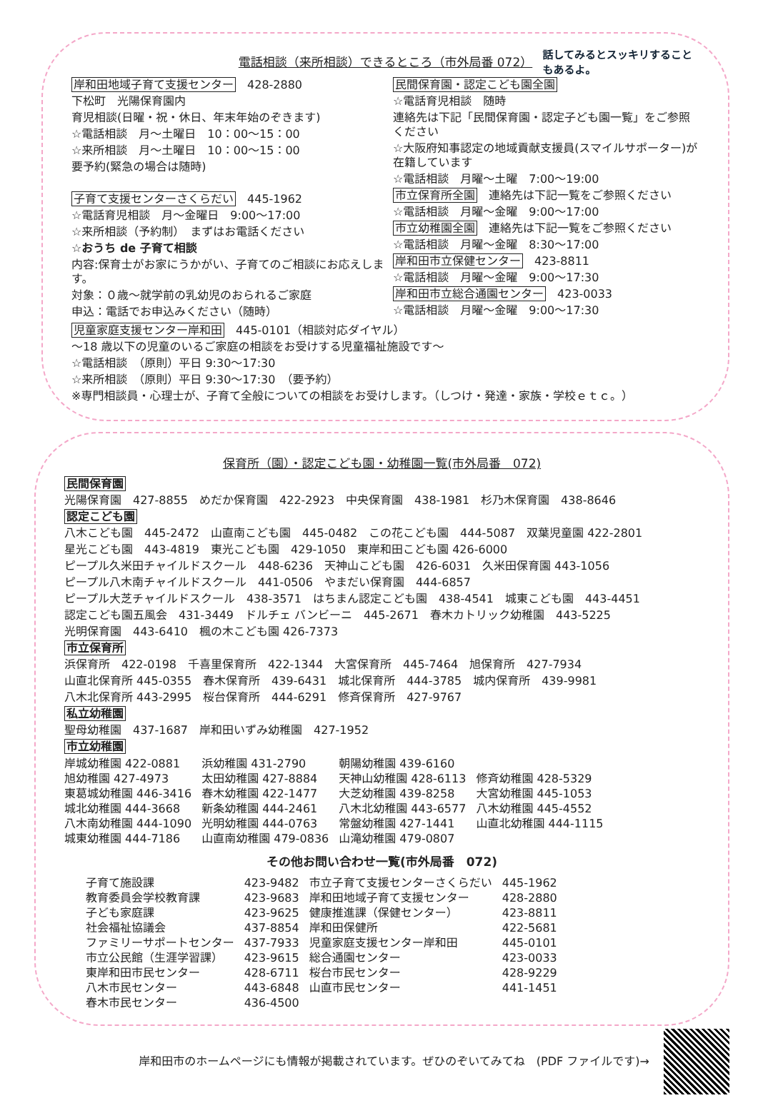話してみるとスッキリすること
もあるよ。
電話相談（来所相談）できるところ（市外局番 072）
岸和田地域子育て支援センター　428-2880
下松町　光陽保育園内
育児相談(日曜・祝・休日、年末年始のぞきます)
☆電話相談　月～土曜日　10：00～15：00
☆来所相談　月～土曜日　10：00～15：00
要予約(緊急の場合は随時)
子育て支援センターさくらだい　445-1962
☆電話育児相談　月～金曜日　9:00～17:00
☆来所相談（予約制）　まずはお電話ください
☆おうち de 子育て相談
内容:保育士がお家にうかがい、子育てのご相談にお応えします。
対象：０歳～就学前の乳幼児のおられるご家庭
申込：電話でお申込みください（随時）
民間保育園・認定こども園全園
☆電話育児相談　随時
連絡先は下記「民間保育園・認定子ども園一覧」をご参照ください
☆大阪府知事認定の地域貢献支援員(スマイルサポーター)が在籍しています
☆電話相談　月曜～土曜　7:00～19:00
市立保育所全園　連絡先は下記一覧をご参照ください
☆電話相談　月曜～金曜　9:00～17:00
市立幼稚園全園　連絡先は下記一覧をご参照ください
☆電話相談　月曜～金曜　8:30～17:00
岸和田市立保健センター　423-8811
☆電話相談　月曜～金曜　9:00～17:30
岸和田市立総合通園センター　423-0033
☆電話相談　月曜～金曜　9:00～17:30
児童家庭支援センター岸和田　445-0101（相談対応ダイヤル）
～18 歳以下の児童のいるご家庭の相談をお受けする児童福祉施設です～
☆電話相談　（原則）平日 9:30～17:30
☆来所相談　（原則）平日 9:30～17:30　（要予約）
※専門相談員・心理士が、子育て全般についての相談をお受けします。（しつけ・発達・家族・学校ｅｔｃ。）
保育所（園）・認定こども園・幼稚園一覧(市外局番　072)
民間保育園
光陽保育園　427-8855　めだか保育園　422-2923　中央保育園　438-1981　杉乃木保育園　438-8646
認定こども園
八木こども園　445-2472　山直南こども園　445-0482　この花こども園　444-5087　双葉児童園 422-2801
星光こども園　443-4819　東光こども園　429-1050　東岸和田こども園 426-6000
ピープル久米田チャイルドスクール　448-6236　天神山こども園　426-6031　久米田保育園 443-1056
ピープル八木南チャイルドスクール　441-0506　やまだい保育園　444-6857
ピープル大芝チャイルドスクール　438-3571　はちまん認定こども園　438-4541　城東こども園　443-4451
認定こども園五風会　431-3449　ドルチェ バンビーニ　445-2671　春木カトリック幼稚園　443-5225
光明保育園　443-6410　楓の木こども園 426-7373
市立保育所
浜保育所　422-0198　千喜里保育所　422-1344　大宮保育所　445-7464　旭保育所　427-7934
山直北保育所 445-0355　春木保育所　439-6431　城北保育所　444-3785　城内保育所　439-9981
八木北保育所 443-2995　桜台保育所　444-6291　修斉保育所　427-9767
私立幼稚園
聖母幼稚園　437-1687　岸和田いずみ幼稚園　427-1952
市立幼稚園
| 岸城幼稚園 422-0881 | 浜幼稚園 431-2790 | 朝陽幼稚園 439-6160 | |
| 旭幼稚園 427-4973 | 太田幼稚園 427-8884 | 天神山幼稚園 428-6113 | 修斉幼稚園 428-5329 |
| 東葛城幼稚園 446-3416 | 春木幼稚園 422-1477 | 大芝幼稚園 439-8258 | 大宮幼稚園 445-1053 |
| 城北幼稚園 444-3668 | 新条幼稚園 444-2461 | 八木北幼稚園 443-6577 | 八木幼稚園 445-4552 |
| 八木南幼稚園 444-1090 | 光明幼稚園 444-0763 | 常盤幼稚園 427-1441 | 山直北幼稚園 444-1115 |
| 城東幼稚園 444-7186 | 山直南幼稚園 479-0836 | 山滝幼稚園 479-0807 | |
その他お問い合わせ一覧(市外局番　072)
| 子育て施設課 | 423-9482 | 市立子育て支援センターさくらだい | 445-1962 |
| 教育委員会学校教育課 | 423-9683 | 岸和田地域子育て支援センター | 428-2880 |
| 子ども家庭課 | 423-9625 | 健康推進課（保健センター） | 423-8811 |
| 社会福祉協議会 | 437-8854 | 岸和田保健所 | 422-5681 |
| ファミリーサポートセンター | 437-7933 | 児童家庭支援センター岸和田 | 445-0101 |
| 市立公民館（生涯学習課） | 423-9615 | 総合通園センター | 423-0033 |
| 東岸和田市民センター | 428-6711 | 桜台市民センター | 428-9229 |
| 八木市民センター | 443-6848 | 山直市民センター | 441-1451 |
| 春木市民センター | 436-4500 | | |
岸和田市のホームページにも情報が掲載されています。ぜひのぞいてみてね　(PDF ファイルです)→